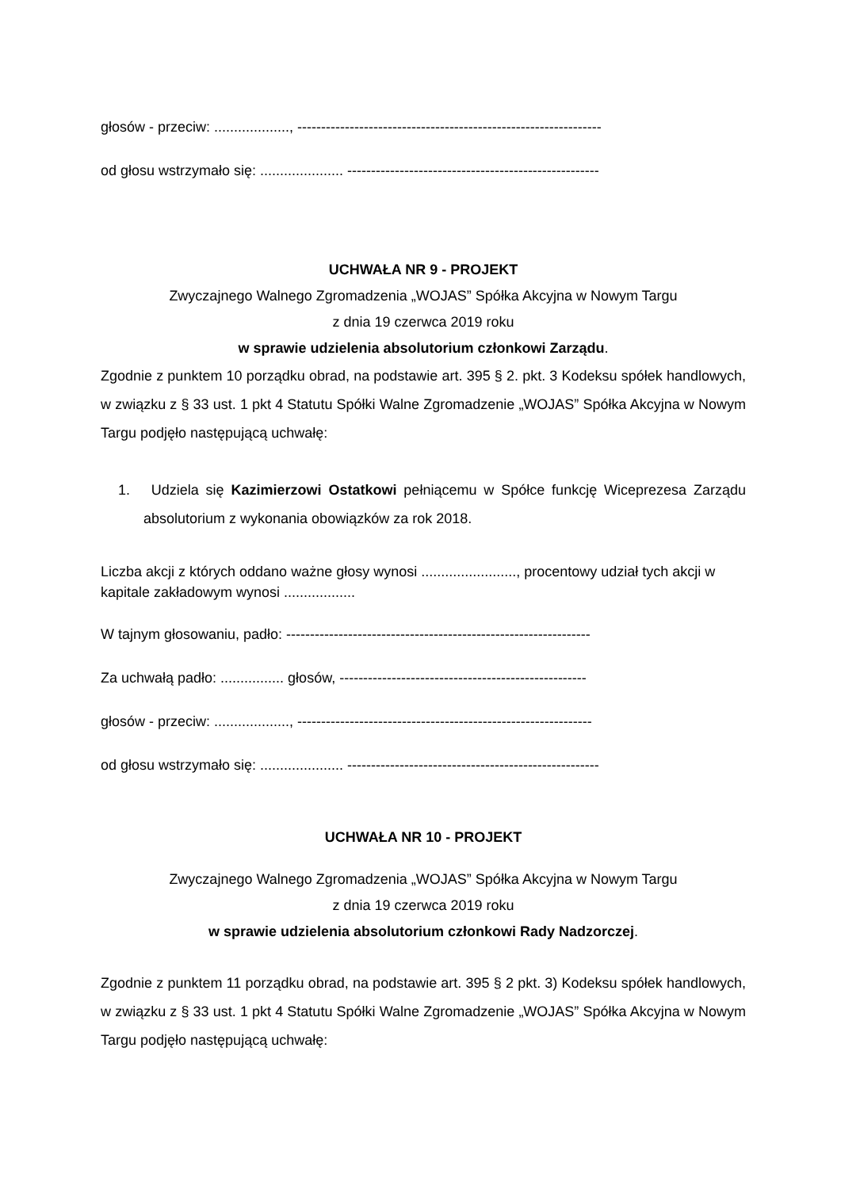głosów - przeciw: ..................., ----------------------------------------------------------------
od głosu wstrzymało się: ..................... -----------------------------------------------------
UCHWAŁA NR 9 - PROJEKT
Zwyczajnego Walnego Zgromadzenia „WOJAS” Spółka Akcyjna w Nowym Targu
z dnia 19 czerwca 2019 roku
w sprawie udzielenia absolutorium członkowi Zarządu.
Zgodnie z punktem 10 porządku obrad, na podstawie art. 395 § 2. pkt. 3 Kodeksu spółek handlowych, w związku z § 33 ust. 1 pkt 4 Statutu Spółki Walne Zgromadzenie „WOJAS” Spółka Akcyjna w Nowym Targu podjęło następującą uchwałę:
1. Udziela się Kazimierzowi Ostatkowi pełniącemu w Spółce funkcję Wiceprezesa Zarządu absolutorium z wykonania obowiązków za rok 2018.
Liczba akcji z których oddano ważne głosy wynosi ........................, procentowy udział tych akcji w kapitale zakładowym wynosi ..................
W tajnym głosowaniu, padło: ----------------------------------------------------------------
Za uchwałą padło: ................ głosów, ----------------------------------------------------
głosów - przeciw: ..................., --------------------------------------------------------------
od głosu wstrzymało się: ..................... -----------------------------------------------------
UCHWAŁA NR 10 - PROJEKT
Zwyczajnego Walnego Zgromadzenia „WOJAS” Spółka Akcyjna w Nowym Targu
z dnia 19 czerwca 2019 roku
w sprawie udzielenia absolutorium członkowi Rady Nadzorczej.
Zgodnie z punktem 11 porządku obrad, na podstawie art. 395 § 2 pkt. 3) Kodeksu spółek handlowych, w związku z § 33 ust. 1 pkt 4 Statutu Spółki Walne Zgromadzenie „WOJAS” Spółka Akcyjna w Nowym Targu podjęło następującą uchwałę: